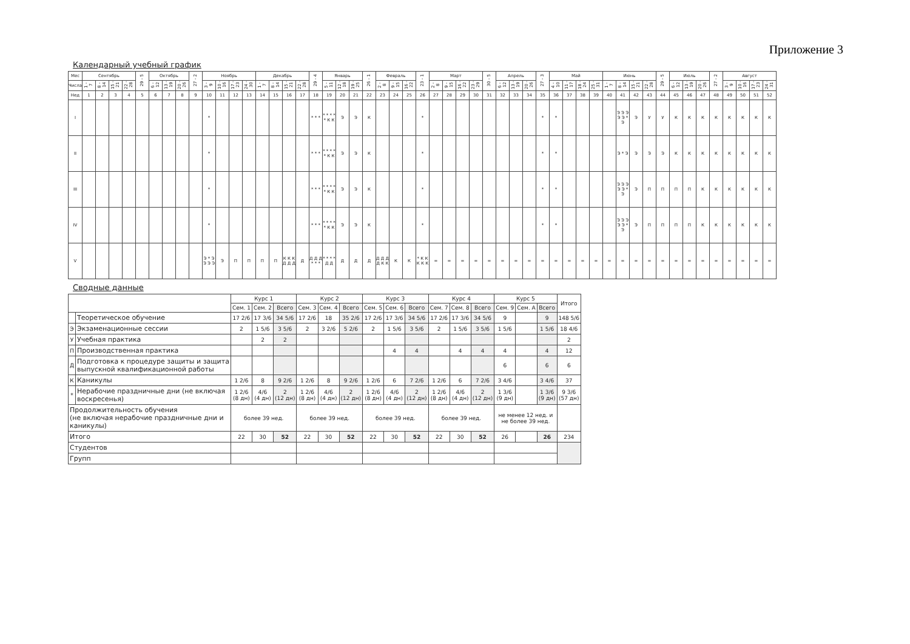Приложение 3
Календарный учебный график
| Мес | Сентябрь | | | | 29 - 5 | Октябрь | | | 27 - 2 | Ноябрь | | | | Декабрь | | | | 29 - 4 | Январь | | | 26 - 1 | Февраль | | | 23 - 1 | Март | | | | 30 - 5 | Апрель | | | 27 - 3 | Май | | | | Июнь | | | | 29 - 5 | Июль | | | 27 - 2 | Август | | | |
| --- | --- | --- | --- | --- | --- | --- | --- | --- | --- | --- | --- | --- | --- | --- | --- | --- | --- | --- | --- | --- | --- | --- | --- | --- | --- | --- | --- | --- | --- | --- | --- | --- | --- | --- | --- | --- | --- | --- | --- | --- | --- | --- | --- | --- | --- | --- | --- | --- | --- | --- | --- | --- |
| Числа | 1 - 7 | 8 - 14 | 15 - 21 | 22 - 28 | | 6 - 12 | 13 - 19 | 20 - 26 | | 3 - 9 | 10 - 16 | 17 - 23 | 24 - 30 | 1 - 7 | 8 - 14 | 15 - 21 | 22 - 28 | | 5 - 11 | 12 - 18 | 19 - 25 | | 2 - 8 | 9 - 15 | 16 - 22 | | 2 - 8 | 9 - 15 | 16 - 22 | 23 - 29 | | 6 - 12 | 13 - 19 | 20 - 26 | | 4 - 10 | 11 - 17 | 18 - 24 | 25 - 31 | 1 - 7 | 8 - 14 | 15 - 21 | 22 - 28 | | 6 - 12 | 13 - 19 | 20 - 26 | | 3 - 9 | 10 - 16 | 17 - 23 | 24 - 31 |
| Нед | 1 | 2 | 3 | 4 | 5 | 6 | 7 | 8 | 9 | 10 | 11 | 12 | 13 | 14 | 15 | 16 | 17 | 18 | 19 | 20 | 21 | 22 | 23 | 24 | 25 | 26 | 27 | 28 | 29 | 30 | 31 | 32 | 33 | 34 | 35 | 36 | 37 | 38 | 39 | 40 | 41 | 42 | 43 | 44 | 45 | 46 | 47 | 48 | 49 | 50 | 51 | 52 |
| I | | | | | | | | | | * | | | | | | | | * * * | * * * * * К К | Э | Э | К | | | | * | | | | | | | | | * | * | | | | | Э Э Э Э Э * Э | Э | У | У | К | К | К | К | К | К | К | К |
| II | | | | | | | | | | * | | | | | | | | * * * | * * * * * К К | Э | Э | К | | | | * | | | | | | | | | * | * | | | | | Э * Э | Э | Э | Э | К | К | К | К | К | К | К | К |
| III | | | | | | | | | | * | | | | | | | | * * * | * * * * * К К | Э | Э | К | | | | * | | | | | | | | | * | * | | | | | Э Э Э Э Э * Э | Э | П | П | П | П | К | К | К | К | К | К |
| IV | | | | | | | | | | * | | | | | | | | * * * | * * * * * К К | Э | Э | К | | | | * | | | | | | | | | * | * | | | | | Э Э Э Э Э * Э | Э | П | П | П | П | К | К | К | К | К | К |
| V | | | | | | | | | | Э * Э Э Э Э | Э | П | П | П | П | К К К Д Д Д | Д | Д Д Д * * * | * * * * Д Д | Д | Д | Д | Д Д Д Д К К | К | К | * К К К К К | = | = | = | = | = | = | = | = | = | = | = | = | = | = | = | = | = | = | = | = | = | = | = | = | = | = |
Сводные данные
| | | Курс 1 | | | Курс 2 | | | Курс 3 | | | Курс 4 | | | Курс 5 | | | Итого |
| --- | --- | --- | --- | --- | --- | --- | --- | --- | --- | --- | --- | --- | --- | --- | --- | --- | --- |
| | | Сем. 1 | Сем. 2 | Всего | Сем. 3 | Сем. 4 | Всего | Сем. 5 | Сем. 6 | Всего | Сем. 7 | Сем. 8 | Всего | Сем. 9 | Сем. А | Всего | |
| | Теоретическое обучение | 17 2/6 | 17 3/6 | 34 5/6 | 17 2/6 | 18 | 35 2/6 | 17 2/6 | 17 3/6 | 34 5/6 | 17 2/6 | 17 3/6 | 34 5/6 | 9 | | 9 | 148 5/6 |
| Э | Экзаменационные сессии | 2 | 1 5/6 | 3 5/6 | 2 | 3 2/6 | 5 2/6 | 2 | 1 5/6 | 3 5/6 | 2 | 1 5/6 | 3 5/6 | 1 5/6 | | 1 5/6 | 18 4/6 |
| У | Учебная практика | | 2 | 2 | | | | | | | | | | | | | 2 |
| П | Производственная практика | | | | | | | | 4 | 4 | | 4 | 4 | 4 | | 4 | 12 |
| Д | Подготовка к процедуре защиты и защита выпускной квалификационной работы | | | | | | | | | | | | | 6 | | 6 | 6 |
| К | Каникулы | 1 2/6 | 8 | 9 2/6 | 1 2/6 | 8 | 9 2/6 | 1 2/6 | 6 | 7 2/6 | 1 2/6 | 6 | 7 2/6 | 3 4/6 | | 3 4/6 | 37 |
| * | Нерабочие праздничные дни (не включая воскресенья) | 1 2/6 (8 дн) | 4/6 (4 дн) | 2 (12 дн) | 1 2/6 (8 дн) | 4/6 (4 дн) | 2 (12 дн) | 1 2/6 (8 дн) | 4/6 (4 дн) | 2 (12 дн) | 1 2/6 (8 дн) | 4/6 (4 дн) | 2 (12 дн) | 1 3/6 (9 дн) | | 1 3/6 (9 дн) | 9 3/6 (57 дн) |
| Продолжительность обучения (не включая нерабочие праздничные дни и каникулы) | | более 39 нед. | | | более 39 нед. | | | более 39 нед. | | | более 39 нед. | | | не менее 12 нед. и не более 39 нед. | | | |
| Итого | | 22 | 30 | 52 | 22 | 30 | 52 | 22 | 30 | 52 | 22 | 30 | 52 | 26 | | 26 | 234 |
| Студентов | | | | | | | | | | | | | | | | | |
| Групп | | | | | | | | | | | | | | | | | |